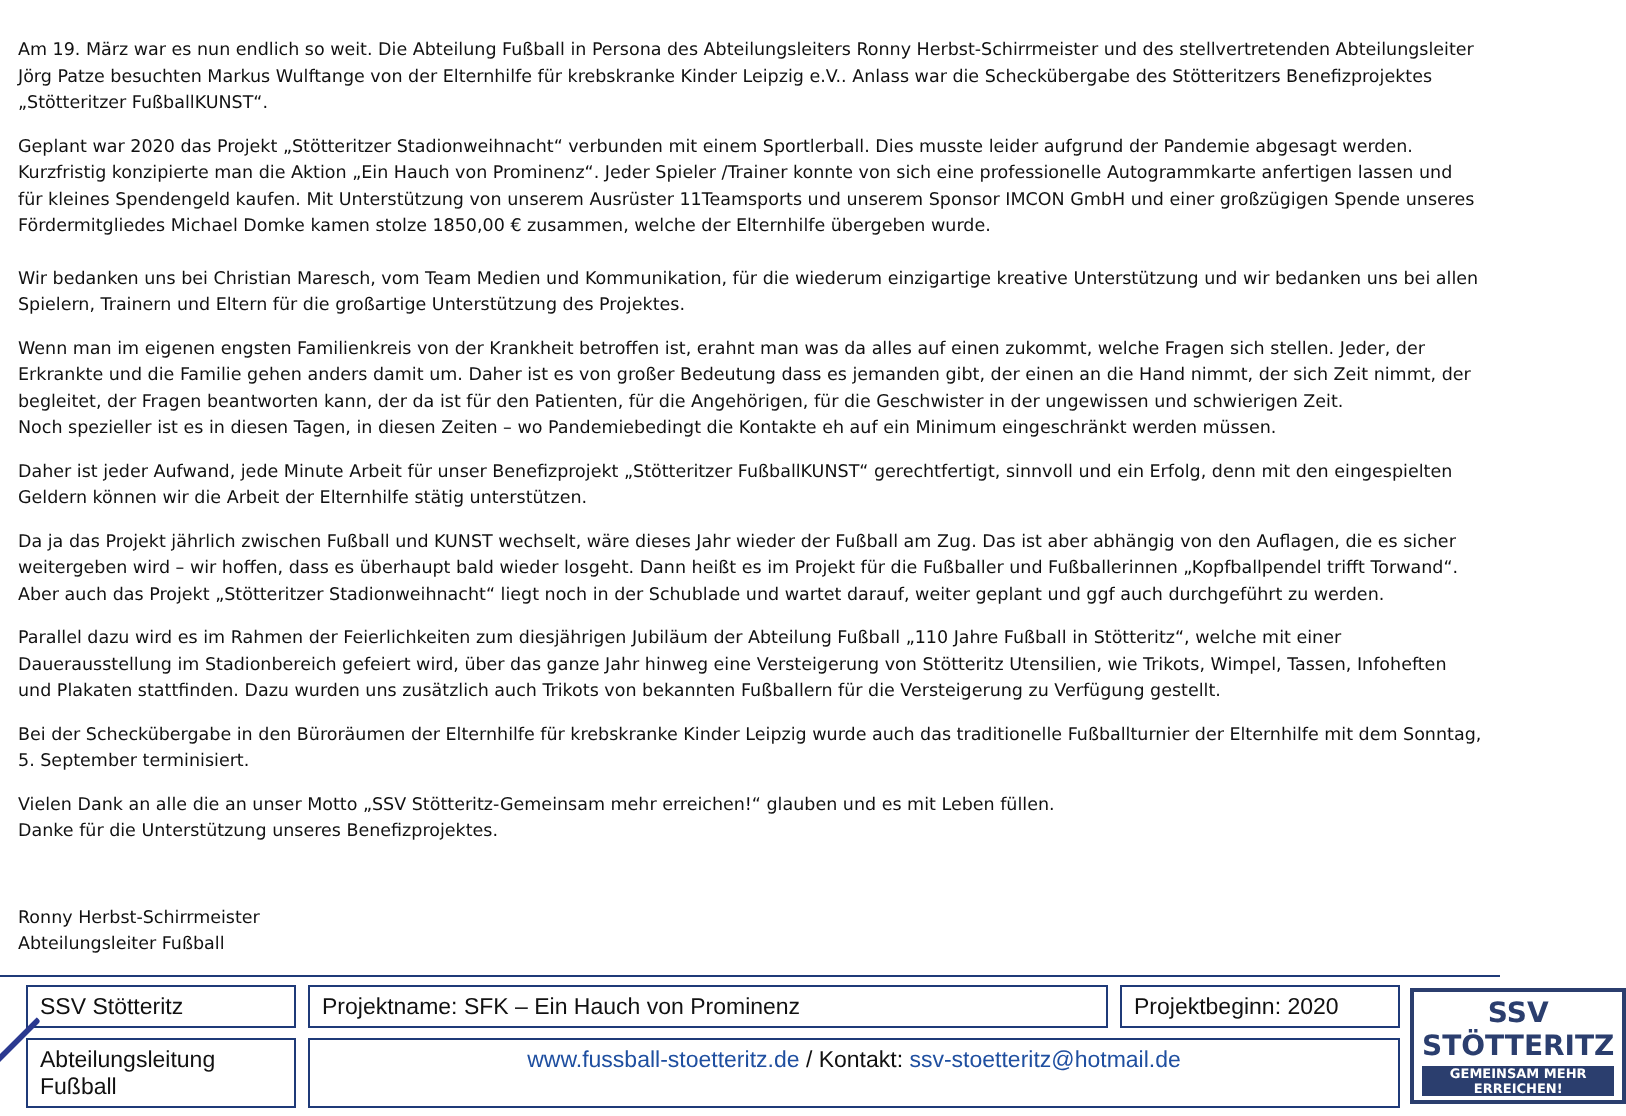Am 19. März war es nun endlich so weit. Die Abteilung Fußball in Persona des Abteilungsleiters Ronny Herbst-Schirrmeister und des stellvertretenden Abteilungsleiter Jörg Patze besuchten Markus Wulftange von der Elternhilfe für krebskranke Kinder Leipzig e.V.. Anlass war die Scheckübergabe des Stötteritzers Benefizprojektes „Stötteritzer FußballKUNST“.
Geplant war 2020 das Projekt „Stötteritzer Stadionweihnacht“ verbunden mit einem Sportlerball. Dies musste leider aufgrund der Pandemie abgesagt werden. Kurzfristig konzipierte man die Aktion „Ein Hauch von Prominenz“. Jeder Spieler /Trainer konnte von sich eine professionelle Autogrammkarte anfertigen lassen und für kleines Spendengeld kaufen. Mit Unterstützung von unserem Ausrüster 11Teamsports und unserem Sponsor IMCON GmbH und einer großzügigen Spende unseres Fördermitgliedes Michael Domke kamen stolze 1850,00 € zusammen, welche der Elternhilfe übergeben wurde.
Wir bedanken uns bei Christian Maresch, vom Team Medien und Kommunikation, für die wiederum einzigartige kreative Unterstützung und wir bedanken uns bei allen Spielern, Trainern und Eltern für die großartige Unterstützung des Projektes.
Wenn man im eigenen engsten Familienkreis von der Krankheit betroffen ist, erahnt man was da alles auf einen zukommt, welche Fragen sich stellen. Jeder, der Erkrankte und die Familie gehen anders damit um. Daher ist es von großer Bedeutung dass es jemanden gibt, der einen an die Hand nimmt, der sich Zeit nimmt, der begleitet, der Fragen beantworten kann, der da ist für den Patienten, für die Angehörigen, für die Geschwister in der ungewissen und schwierigen Zeit.
Noch spezieller ist es in diesen Tagen, in diesen Zeiten – wo Pandemiebedingt die Kontakte eh auf ein Minimum eingeschränkt werden müssen.
Daher ist jeder Aufwand, jede Minute Arbeit für unser Benefizprojekt „Stötteritzer FußballKUNST“ gerechtfertigt, sinnvoll und ein Erfolg, denn mit den eingespielten Geldern können wir die Arbeit der Elternhilfe stätig unterstützen.
Da ja das Projekt jährlich zwischen Fußball und KUNST wechselt, wäre dieses Jahr wieder der Fußball am Zug. Das ist aber abhängig von den Auflagen, die es sicher weitergeben wird – wir hoffen, dass es überhaupt bald wieder losgeht. Dann heißt es im Projekt für die Fußballer und Fußballerinnen „Kopfballpendel trifft Torwand“. Aber auch das Projekt „Stötteritzer Stadionweihnacht“ liegt noch in der Schublade und wartet darauf, weiter geplant und ggf auch durchgeführt zu werden.
Parallel dazu wird es im Rahmen der Feierlichkeiten zum diesjährigen Jubiläum der Abteilung Fußball „110 Jahre Fußball in Stötteritz“, welche mit einer Dauerausstellung im Stadionbereich gefeiert wird, über das ganze Jahr hinweg eine Versteigerung von Stötteritz Utensilien, wie Trikots, Wimpel, Tassen, Infoheften und Plakaten stattfinden. Dazu wurden uns zusätzlich auch Trikots von bekannten Fußballern für die Versteigerung zu Verfügung gestellt.
Bei der Scheckübergabe in den Büroräumen der Elternhilfe für krebskranke Kinder Leipzig wurde auch das traditionelle Fußballturnier der Elternhilfe mit dem Sonntag, 5. September terminisiert.
Vielen Dank an alle die an unser Motto „SSV Stötteritz-Gemeinsam mehr erreichen!“ glauben und es mit Leben füllen.
Danke für die Unterstützung unseres Benefizprojektes.
Ronny Herbst-Schirrmeister
Abteilungsleiter Fußball
SSV Stötteritz
Projektname: SFK – Ein Hauch von Prominenz
Projektbeginn: 2020
Abteilungsleitung Fußball
www.fussball-stoetteritz.de / Kontakt: ssv-stoetteritz@hotmail.de
SSV STÖTTERITZ
GEMEINSAM MEHR ERREICHEN!